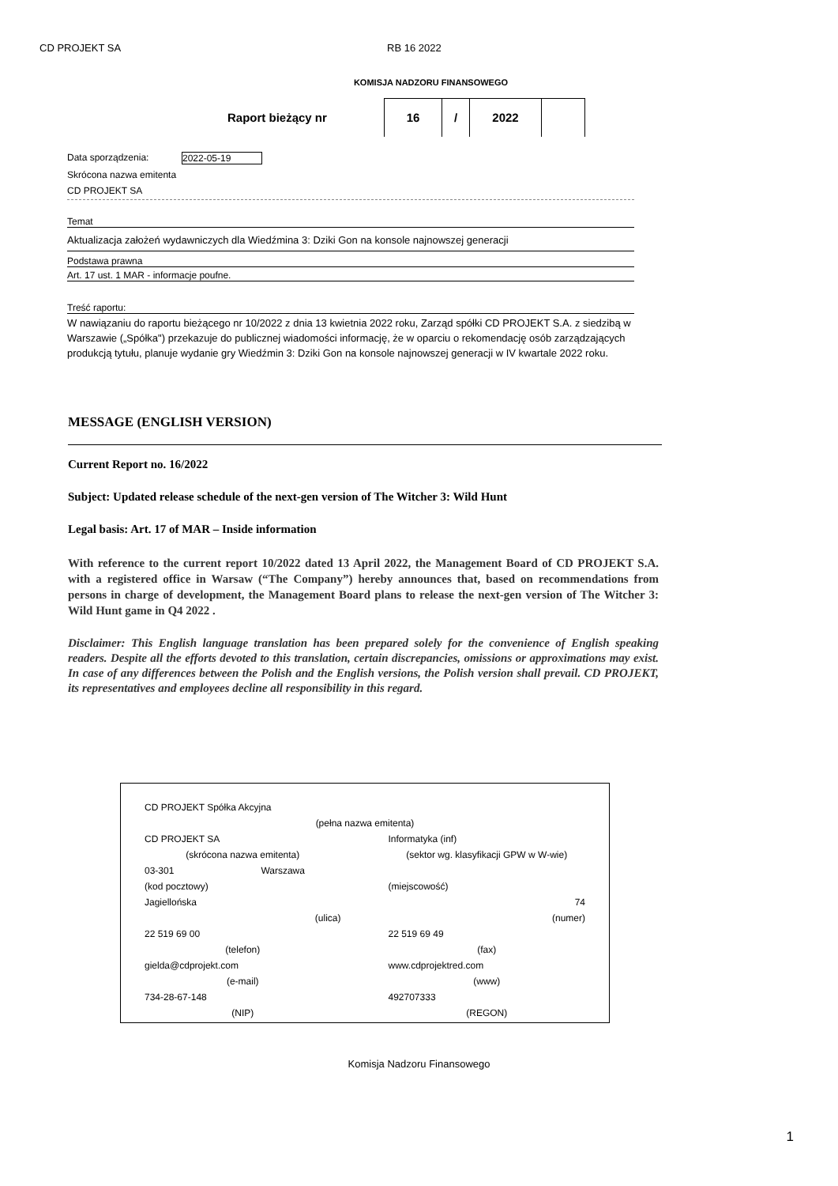CD PROJEKT SA RB 16 2022
KOMISJA NADZORU FINANSOWEGO
Raport bieżący nr
16 / 2022
Data sporządzenia: 2022-05-19
Skrócona nazwa emitenta
CD PROJEKT SA
Temat
Aktualizacja założeń wydawniczych dla Wiedźmina 3: Dziki Gon na konsole najnowszej generacji
Podstawa prawna
Art. 17 ust. 1 MAR - informacje poufne.
Treść raportu:
W nawiązaniu do raportu bieżącego nr 10/2022 z dnia 13 kwietnia 2022 roku, Zarząd spółki CD PROJEKT S.A. z siedzibą w Warszawie („Spółka") przekazuje do publicznej wiadomości informację, że w oparciu o rekomendację osób zarządzających produkcją tytułu, planuje wydanie gry Wiedźmin 3: Dziki Gon na konsole najnowszej generacji w IV kwartale 2022 roku.
MESSAGE (ENGLISH VERSION)
Current Report no. 16/2022
Subject: Updated release schedule of the next-gen version of The Witcher 3: Wild Hunt
Legal basis: Art. 17 of MAR – Inside information
With reference to the current report 10/2022 dated 13 April 2022, the Management Board of CD PROJEKT S.A. with a registered office in Warsaw (“The Company”) hereby announces that, based on recommendations from persons in charge of development, the Management Board plans to release the next-gen version of The Witcher 3: Wild Hunt game in Q4 2022 .
Disclaimer: This English language translation has been prepared solely for the convenience of English speaking readers. Despite all the efforts devoted to this translation, certain discrepancies, omissions or approximations may exist. In case of any differences between the Polish and the English versions, the Polish version shall prevail. CD PROJEKT, its representatives and employees decline all responsibility in this regard.
| CD PROJEKT Spółka Akcyjna | |
| (pełna nazwa emitenta) | |
| CD PROJEKT SA | Informatyka (inf) |
| (skrócona nazwa emitenta) | (sektor wg. klasyfikacji GPW w W-wie) |
| 03-301 Warszawa | |
| (kod pocztowy) | (miejscowość) |
| Jagiellońska | 74 |
| (ulica) | (numer) |
| 22 519 69 00 | 22 519 69 49 |
| (telefon) | (fax) |
| gielda@cdprojekt.com | www.cdprojektred.com |
| (e-mail) | (www) |
| 734-28-67-148 | 492707333 |
| (NIP) | (REGON) |
Komisja Nadzoru Finansowego
1